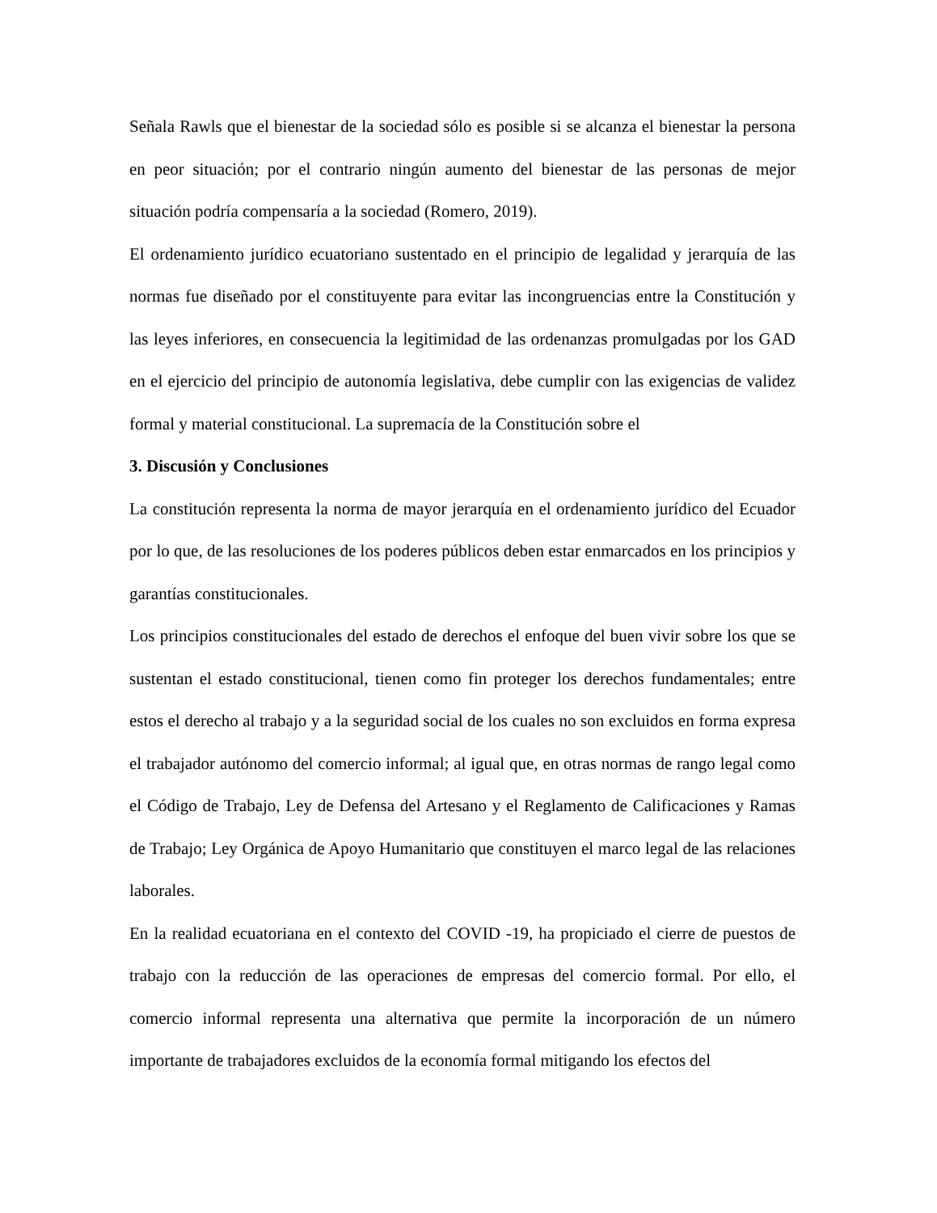Señala Rawls que el bienestar de la sociedad sólo es posible si se alcanza el bienestar la persona en peor situación; por el contrario ningún aumento del bienestar de las personas de mejor situación podría compensaría a la sociedad (Romero, 2019).
El ordenamiento jurídico ecuatoriano sustentado en el principio de legalidad y jerarquía de las normas fue diseñado por el constituyente para evitar las incongruencias entre la Constitución y las leyes inferiores, en consecuencia la legitimidad de las ordenanzas promulgadas por los GAD en el ejercicio del principio de autonomía legislativa, debe cumplir con las exigencias de validez formal y material constitucional. La supremacía de la Constitución sobre el
3. Discusión y Conclusiones
La constitución representa la norma de mayor jerarquía en el ordenamiento jurídico del Ecuador por lo que, de las resoluciones de los poderes públicos deben estar enmarcados en los principios y garantías constitucionales.
Los principios constitucionales del estado de derechos el enfoque del buen vivir sobre los que se sustentan el estado constitucional, tienen como fin proteger los derechos fundamentales; entre estos el derecho al trabajo y a la seguridad social de los cuales no son excluidos en forma expresa el trabajador autónomo del comercio informal; al igual que, en otras normas de rango legal como el Código de Trabajo, Ley de Defensa del Artesano y el Reglamento de Calificaciones y Ramas de Trabajo; Ley Orgánica de Apoyo Humanitario que constituyen el marco legal de las relaciones laborales.
En la realidad ecuatoriana en el contexto del COVID -19, ha propiciado el cierre de puestos de trabajo con la reducción de las operaciones de empresas del comercio formal. Por ello, el comercio informal representa una alternativa que permite la incorporación de un número importante de trabajadores excluidos de la economía formal mitigando los efectos del